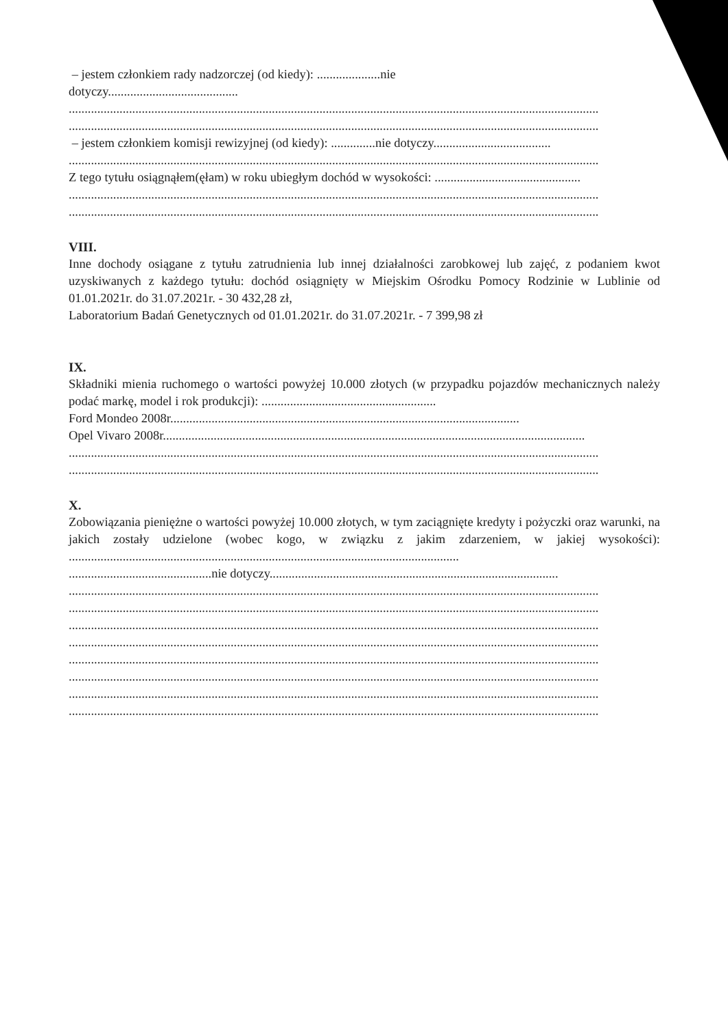– jestem członkiem rady nadzorczej (od kiedy): ....................nie
dotyczy.........................................
.......................................................................................................................................................................
.......................................................................................................................................................................
– jestem członkiem komisji rewizyjnej (od kiedy): ..............nie dotyczy.....................................
.......................................................................................................................................................................
Z tego tytułu osiągnąłem(ęłam) w roku ubiegłym dochód w wysokości: ..............................................
.......................................................................................................................................................................
.......................................................................................................................................................................
VIII.
Inne dochody osiągane z tytułu zatrudnienia lub innej działalności zarobkowej lub zajęć, z podaniem kwot uzyskiwanych z każdego tytułu: dochód osiągnięty w Miejskim Ośrodku Pomocy Rodzinie w Lublinie od 01.01.2021r. do 31.07.2021r. - 30 432,28 zł,
Laboratorium Badań Genetycznych od 01.01.2021r. do 31.07.2021r. - 7 399,98 zł
IX.
Składniki mienia ruchomego o wartości powyżej 10.000 złotych (w przypadku pojazdów mechanicznych należy podać markę, model i rok produkcji): .......................................................
Ford Mondeo 2008r..............................................................................................................
Opel Vivaro 2008r.....................................................................................................................................
.......................................................................................................................................................................
.......................................................................................................................................................................
X.
Zobowiązania pieniężne o wartości powyżej 10.000 złotych, w tym zaciągnięte kredyty i pożyczki oraz warunki, na jakich zostały udzielone (wobec kogo, w związku z jakim zdarzeniem, w jakiej wysokości): ...........................................................................................................................
.............................................nie dotyczy...........................................................................................
.......................................................................................................................................................................
.......................................................................................................................................................................
.......................................................................................................................................................................
.......................................................................................................................................................................
.......................................................................................................................................................................
.......................................................................................................................................................................
.......................................................................................................................................................................
.......................................................................................................................................................................